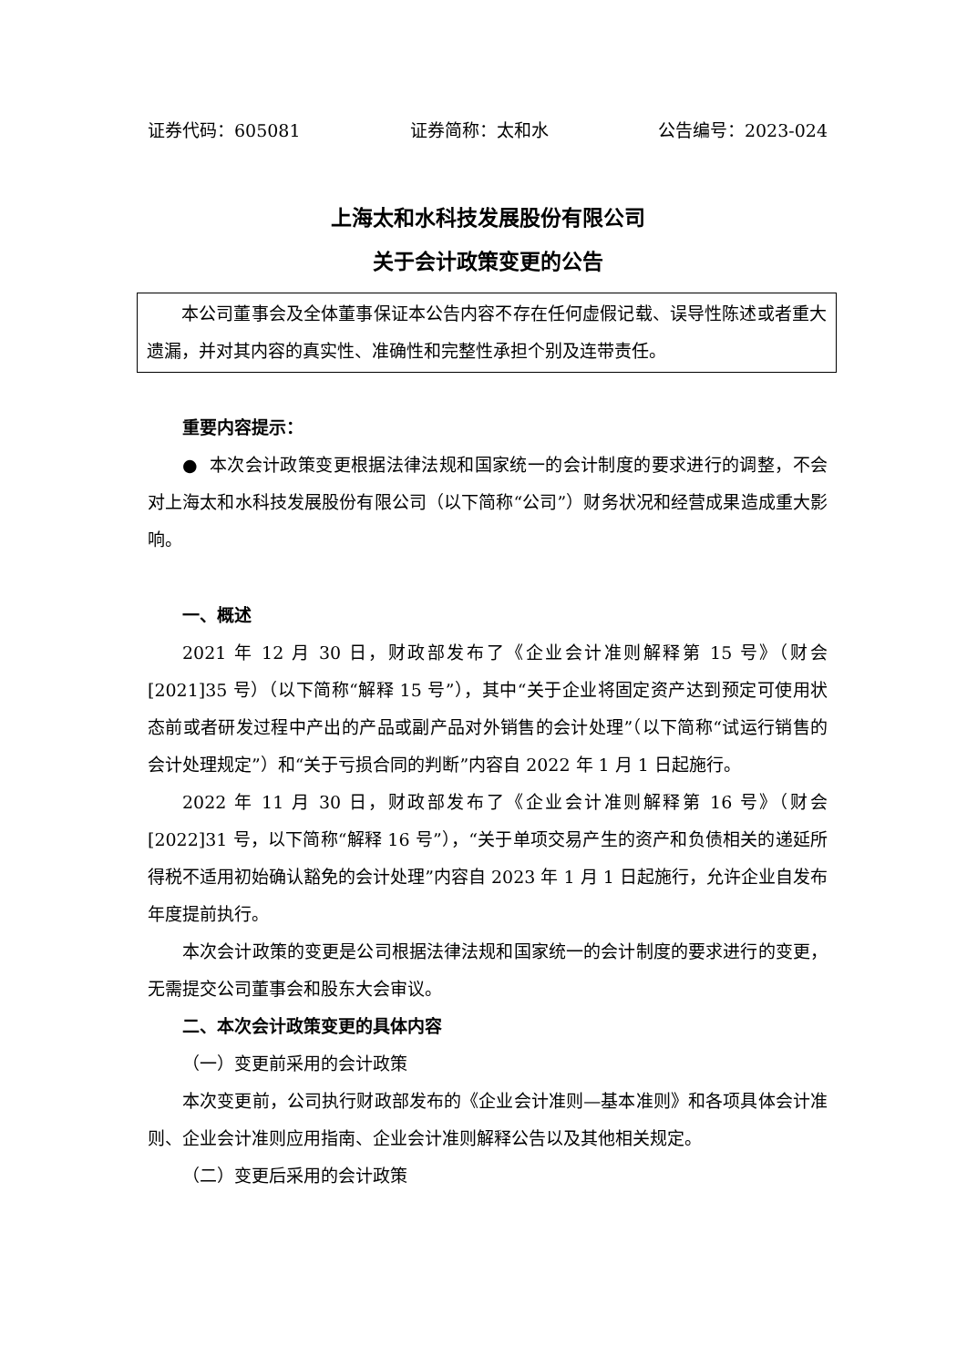证券代码：605081 证券简称：太和水 公告编号：2023-024
上海太和水科技发展股份有限公司
关于会计政策变更的公告
本公司董事会及全体董事保证本公告内容不存在任何虚假记载、误导性陈述或者重大遗漏，并对其内容的真实性、准确性和完整性承担个别及连带责任。
重要内容提示：
● 本次会计政策变更根据法律法规和国家统一的会计制度的要求进行的调整，不会对上海太和水科技发展股份有限公司（以下简称“公司”）财务状况和经营成果造成重大影响。
一、概述
2021 年 12 月 30 日，财政部发布了《企业会计准则解释第 15 号》（财会[2021]35 号）（以下简称“解释 15 号”），其中“关于企业将固定资产达到预定可使用状态前或者研发过程中产出的产品或副产品对外销售的会计处理”（以下简称“试运行销售的会计处理规定”）和“关于亏损合同的判断”内容自 2022 年 1 月 1 日起施行。
2022 年 11 月 30 日，财政部发布了《企业会计准则解释第 16 号》（财会[2022]31 号，以下简称“解释 16 号”），“关于单项交易产生的资产和负债相关的递延所得税不适用初始确认豁免的会计处理”内容自 2023 年 1 月 1 日起施行，允许企业自发布年度提前执行。
本次会计政策的变更是公司根据法律法规和国家统一的会计制度的要求进行的变更，无需提交公司董事会和股东大会审议。
二、本次会计政策变更的具体内容
（一）变更前采用的会计政策
本次变更前，公司执行财政部发布的《企业会计准则—基本准则》和各项具体会计准则、企业会计准则应用指南、企业会计准则解释公告以及其他相关规定。
（二）变更后采用的会计政策